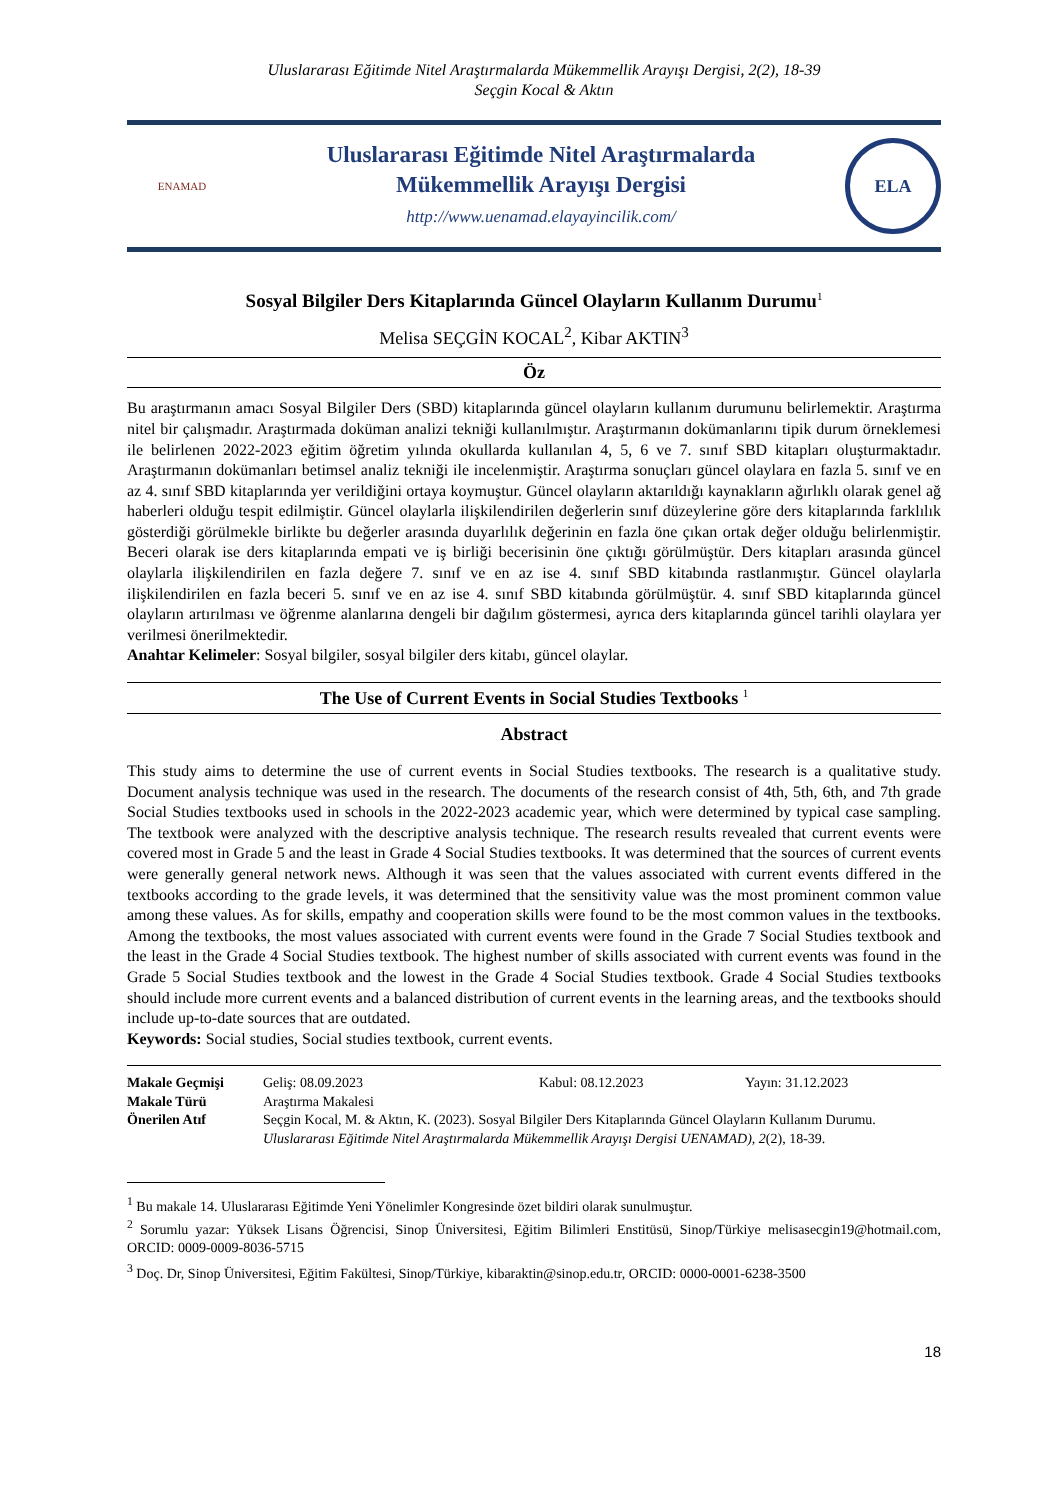Uluslararası Eğitimde Nitel Araştırmalarda Mükemmellik Arayışı Dergisi, 2(2), 18-39
Seçgin Kocal & Aktın
ENAMAD
Uluslararası Eğitimde Nitel Araştırmalarda
Mükemmellik Arayışı Dergisi
http://www.uenamad.elayayincilik.com/
ELA
Sosyal Bilgiler Ders Kitaplarında Güncel Olayların Kullanım Durumu<sup>1</sup>
Melisa SEÇGİN KOCAL<sup>2</sup>, Kibar AKTIN<sup>3</sup>
Öz
Bu araştırmanın amacı Sosyal Bilgiler Ders (SBD) kitaplarında güncel olayların kullanım durumunu belirlemektir. Araştırma nitel bir çalışmadır. Araştırmada doküman analizi tekniği kullanılmıştır. Araştırmanın dokümanlarını tipik durum örneklemesi ile belirlenen 2022-2023 eğitim öğretim yılında okullarda kullanılan 4, 5, 6 ve 7. sınıf SBD kitapları oluşturmaktadır. Araştırmanın dokümanları betimsel analiz tekniği ile incelenmiştir. Araştırma sonuçları güncel olaylara en fazla 5. sınıf ve en az 4. sınıf SBD kitaplarında yer verildiğini ortaya koymuştur. Güncel olayların aktarıldığı kaynakların ağırlıklı olarak genel ağ haberleri olduğu tespit edilmiştir. Güncel olaylarla ilişkilendirilen değerlerin sınıf düzeylerine göre ders kitaplarında farklılık gösterdiği görülmekle birlikte bu değerler arasında duyarlılık değerinin en fazla öne çıkan ortak değer olduğu belirlenmiştir. Beceri olarak ise ders kitaplarında empati ve iş birliği becerisinin öne çıktığı görülmüştür. Ders kitapları arasında güncel olaylarla ilişkilendirilen en fazla değere 7. sınıf ve en az ise 4. sınıf SBD kitabında rastlanmıştır. Güncel olaylarla ilişkilendirilen en fazla beceri 5. sınıf ve en az ise 4. sınıf SBD kitabında görülmüştür. 4. sınıf SBD kitaplarında güncel olayların artırılması ve öğrenme alanlarına dengeli bir dağılım göstermesi, ayrıca ders kitaplarında güncel tarihli olaylara yer verilmesi önerilmektedir.
Anahtar Kelimeler: Sosyal bilgiler, sosyal bilgiler ders kitabı, güncel olaylar.
The Use of Current Events in Social Studies Textbooks <sup>1</sup>
Abstract
This study aims to determine the use of current events in Social Studies textbooks. The research is a qualitative study. Document analysis technique was used in the research. The documents of the research consist of 4th, 5th, 6th, and 7th grade Social Studies textbooks used in schools in the 2022-2023 academic year, which were determined by typical case sampling. The textbook were analyzed with the descriptive analysis technique. The research results revealed that current events were covered most in Grade 5 and the least in Grade 4 Social Studies textbooks. It was determined that the sources of current events were generally general network news. Although it was seen that the values associated with current events differed in the textbooks according to the grade levels, it was determined that the sensitivity value was the most prominent common value among these values. As for skills, empathy and cooperation skills were found to be the most common values in the textbooks. Among the textbooks, the most values associated with current events were found in the Grade 7 Social Studies textbook and the least in the Grade 4 Social Studies textbook. The highest number of skills associated with current events was found in the Grade 5 Social Studies textbook and the lowest in the Grade 4 Social Studies textbook. Grade 4 Social Studies textbooks should include more current events and a balanced distribution of current events in the learning areas, and the textbooks should include up-to-date sources that are outdated.
Keywords: Social studies, Social studies textbook, current events.
| Makale Geçmişi | Geliş: 08.09.2023 | Kabul: 08.12.2023 | Yayın: 31.12.2023 |
| Makale Türü | Araştırma Makalesi | | |
| Önerilen Atıf | Seçgin Kocal, M. & Aktın, K. (2023). Sosyal Bilgiler Ders Kitaplarında Güncel Olayların Kullanım Durumu. Uluslararası Eğitimde Nitel Araştırmalarda Mükemmellik Arayışı Dergisi UENAMAD), 2 (2), 18-39. | | |
<sup>1</sup> Bu makale 14. Uluslararası Eğitimde Yeni Yönelimler Kongresinde özet bildiri olarak sunulmuştur.
<sup>2</sup> Sorumlu yazar: Yüksek Lisans Öğrencisi, Sinop Üniversitesi, Eğitim Bilimleri Enstitüsü, Sinop/Türkiye melisasecgin19@hotmail.com, ORCID: 0009-0009-8036-5715
<sup>3</sup> Doç. Dr, Sinop Üniversitesi, Eğitim Fakültesi, Sinop/Türkiye, kibaraktin@sinop.edu.tr, ORCID: 0000-0001-6238-3500
18